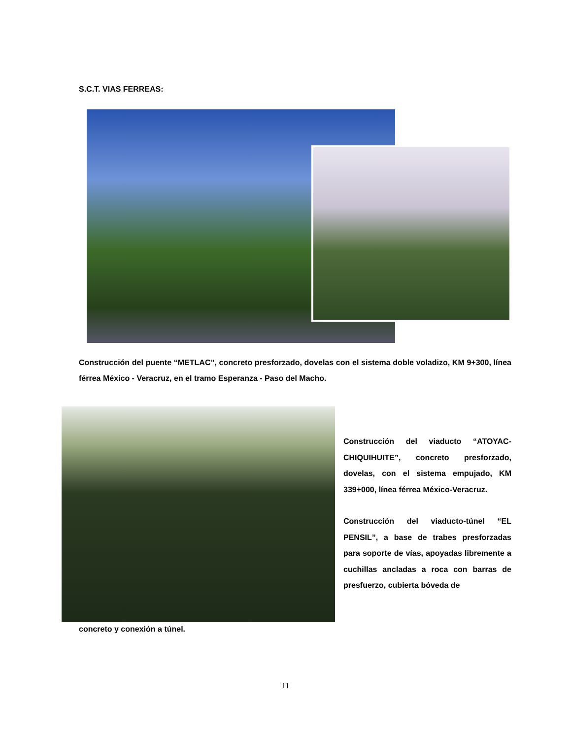S.C.T. VIAS FERREAS:
Construcción del puente “METLAC”, concreto presforzado, dovelas con el sistema doble voladizo, KM 9+300, línea férrea México - Veracruz, en el tramo Esperanza - Paso del Macho.
Construcción del viaducto “ATOYAC-CHIQUIHUITE”, concreto presforzado, dovelas, con el sistema empujado, KM 339+000, línea férrea México-Veracruz.
Construcción del viaducto-túnel “EL PENSIL”, a base de trabes presforzadas para soporte de vías, apoyadas libremente a cuchillas ancladas a roca con barras de presfuerzo, cubierta bóveda de
concreto y conexión a túnel.
11